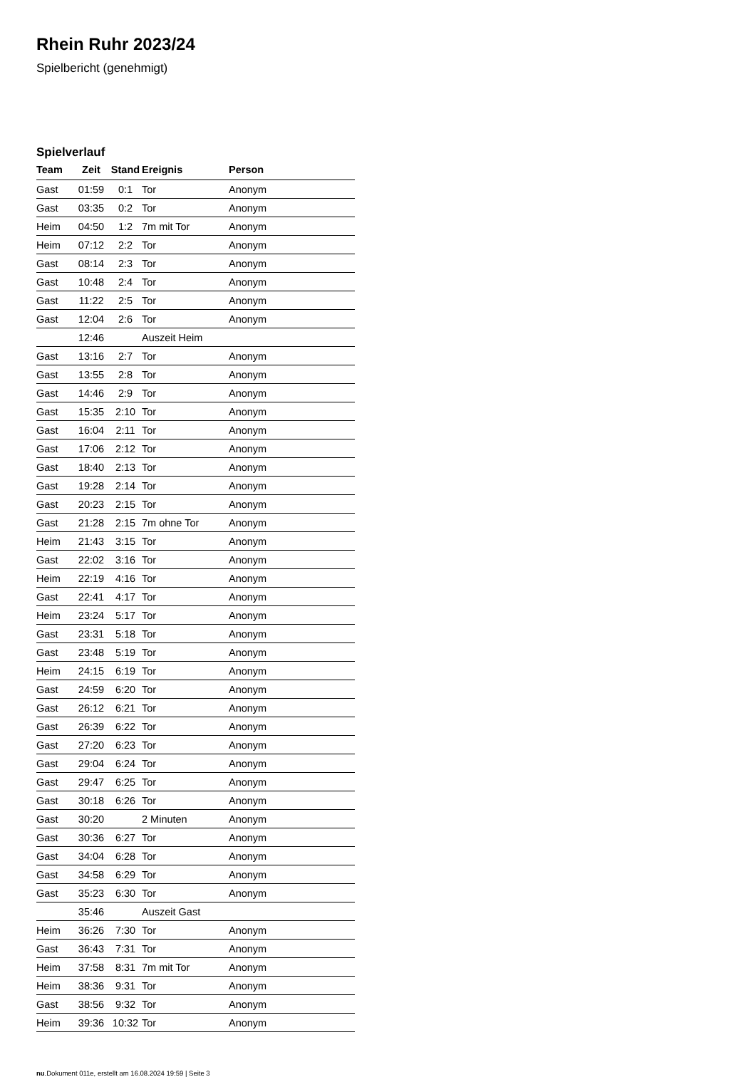Rhein Ruhr 2023/24
Spielbericht (genehmigt)
Spielverlauf
| Team | Zeit | Stand | Ereignis | Person |
| --- | --- | --- | --- | --- |
| Gast | 01:59 | 0:1 | Tor | Anonym |
| Gast | 03:35 | 0:2 | Tor | Anonym |
| Heim | 04:50 | 1:2 | 7m mit Tor | Anonym |
| Heim | 07:12 | 2:2 | Tor | Anonym |
| Gast | 08:14 | 2:3 | Tor | Anonym |
| Gast | 10:48 | 2:4 | Tor | Anonym |
| Gast | 11:22 | 2:5 | Tor | Anonym |
| Gast | 12:04 | 2:6 | Tor | Anonym |
| | 12:46 | | Auszeit Heim | |
| Gast | 13:16 | 2:7 | Tor | Anonym |
| Gast | 13:55 | 2:8 | Tor | Anonym |
| Gast | 14:46 | 2:9 | Tor | Anonym |
| Gast | 15:35 | 2:10 | Tor | Anonym |
| Gast | 16:04 | 2:11 | Tor | Anonym |
| Gast | 17:06 | 2:12 | Tor | Anonym |
| Gast | 18:40 | 2:13 | Tor | Anonym |
| Gast | 19:28 | 2:14 | Tor | Anonym |
| Gast | 20:23 | 2:15 | Tor | Anonym |
| Gast | 21:28 | 2:15 | 7m ohne Tor | Anonym |
| Heim | 21:43 | 3:15 | Tor | Anonym |
| Gast | 22:02 | 3:16 | Tor | Anonym |
| Heim | 22:19 | 4:16 | Tor | Anonym |
| Gast | 22:41 | 4:17 | Tor | Anonym |
| Heim | 23:24 | 5:17 | Tor | Anonym |
| Gast | 23:31 | 5:18 | Tor | Anonym |
| Gast | 23:48 | 5:19 | Tor | Anonym |
| Heim | 24:15 | 6:19 | Tor | Anonym |
| Gast | 24:59 | 6:20 | Tor | Anonym |
| Gast | 26:12 | 6:21 | Tor | Anonym |
| Gast | 26:39 | 6:22 | Tor | Anonym |
| Gast | 27:20 | 6:23 | Tor | Anonym |
| Gast | 29:04 | 6:24 | Tor | Anonym |
| Gast | 29:47 | 6:25 | Tor | Anonym |
| Gast | 30:18 | 6:26 | Tor | Anonym |
| Gast | 30:20 | | 2 Minuten | Anonym |
| Gast | 30:36 | 6:27 | Tor | Anonym |
| Gast | 34:04 | 6:28 | Tor | Anonym |
| Gast | 34:58 | 6:29 | Tor | Anonym |
| Gast | 35:23 | 6:30 | Tor | Anonym |
| | 35:46 | | Auszeit Gast | |
| Heim | 36:26 | 7:30 | Tor | Anonym |
| Gast | 36:43 | 7:31 | Tor | Anonym |
| Heim | 37:58 | 8:31 | 7m mit Tor | Anonym |
| Heim | 38:36 | 9:31 | Tor | Anonym |
| Gast | 38:56 | 9:32 | Tor | Anonym |
| Heim | 39:36 | 10:32 | Tor | Anonym |
nu.Dokument 011e, erstellt am 16.08.2024 19:59 | Seite 3